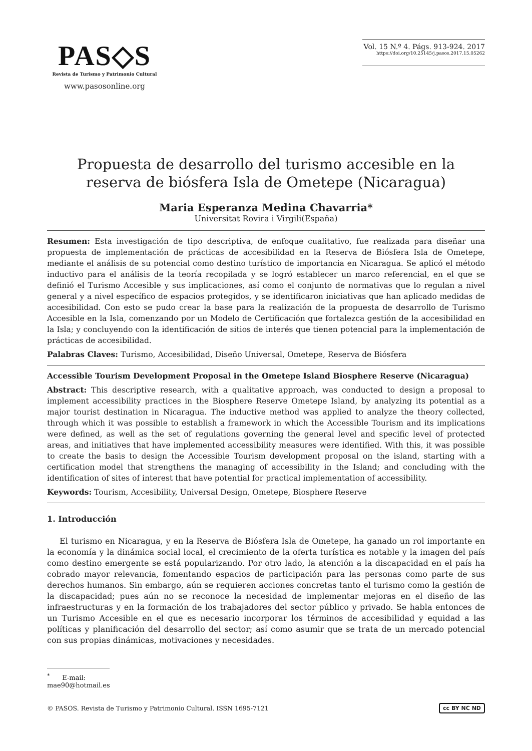PAS◇S
Revista de Turismo y Patrimonio Cultural
www.pasosonline.org
Vol. 15 N.º 4. Págs. 913-924. 2017
https://doi.org/10.25145/j.pasos.2017.15.05262
Propuesta de desarrollo del turismo accesible en la reserva de biósfera Isla de Ometepe (Nicaragua)
Maria Esperanza Medina Chavarria*
Universitat Rovira i Virgili(España)
Resumen: Esta investigación de tipo descriptiva, de enfoque cualitativo, fue realizada para diseñar una propuesta de implementación de prácticas de accesibilidad en la Reserva de Biósfera Isla de Ometepe, mediante el análisis de su potencial como destino turístico de importancia en Nicaragua. Se aplicó el método inductivo para el análisis de la teoría recopilada y se logró establecer un marco referencial, en el que se definió el Turismo Accesible y sus implicaciones, así como el conjunto de normativas que lo regulan a nivel general y a nivel específico de espacios protegidos, y se identificaron iniciativas que han aplicado medidas de accesibilidad. Con esto se pudo crear la base para la realización de la propuesta de desarrollo de Turismo Accesible en la Isla, comenzando por un Modelo de Certificación que fortalezca gestión de la accesibilidad en la Isla; y concluyendo con la identificación de sitios de interés que tienen potencial para la implementación de prácticas de accesibilidad.
Palabras Claves: Turismo, Accesibilidad, Diseño Universal, Ometepe, Reserva de Biósfera
Accessible Tourism Development Proposal in the Ometepe Island Biosphere Reserve (Nicaragua)
Abstract: This descriptive research, with a qualitative approach, was conducted to design a proposal to implement accessibility practices in the Biosphere Reserve Ometepe Island, by analyzing its potential as a major tourist destination in Nicaragua. The inductive method was applied to analyze the theory collected, through which it was possible to establish a framework in which the Accessible Tourism and its implications were defined, as well as the set of regulations governing the general level and specific level of protected areas, and initiatives that have implemented accessibility measures were identified. With this, it was possible to create the basis to design the Accessible Tourism development proposal on the island, starting with a certification model that strengthens the managing of accessibility in the Island; and concluding with the identification of sites of interest that have potential for practical implementation of accessibility.
Keywords: Tourism, Accesibility, Universal Design, Ometepe, Biosphere Reserve
1. Introducción
El turismo en Nicaragua, y en la Reserva de Biósfera Isla de Ometepe, ha ganado un rol importante en la economía y la dinámica social local, el crecimiento de la oferta turística es notable y la imagen del país como destino emergente se está popularizando. Por otro lado, la atención a la discapacidad en el país ha cobrado mayor relevancia, fomentando espacios de participación para las personas como parte de sus derechos humanos. Sin embargo, aún se requieren acciones concretas tanto el turismo como la gestión de la discapacidad; pues aún no se reconoce la necesidad de implementar mejoras en el diseño de las infraestructuras y en la formación de los trabajadores del sector público y privado. Se habla entonces de un Turismo Accesible en el que es necesario incorporar los términos de accesibilidad y equidad a las políticas y planificación del desarrollo del sector; así como asumir que se trata de un mercado potencial con sus propias dinámicas, motivaciones y necesidades.
<sup>*</sup> E-mail: mae90@hotmail.es
© PASOS. Revista de Turismo y Patrimonio Cultural. ISSN 1695-7121 cc BY NC ND